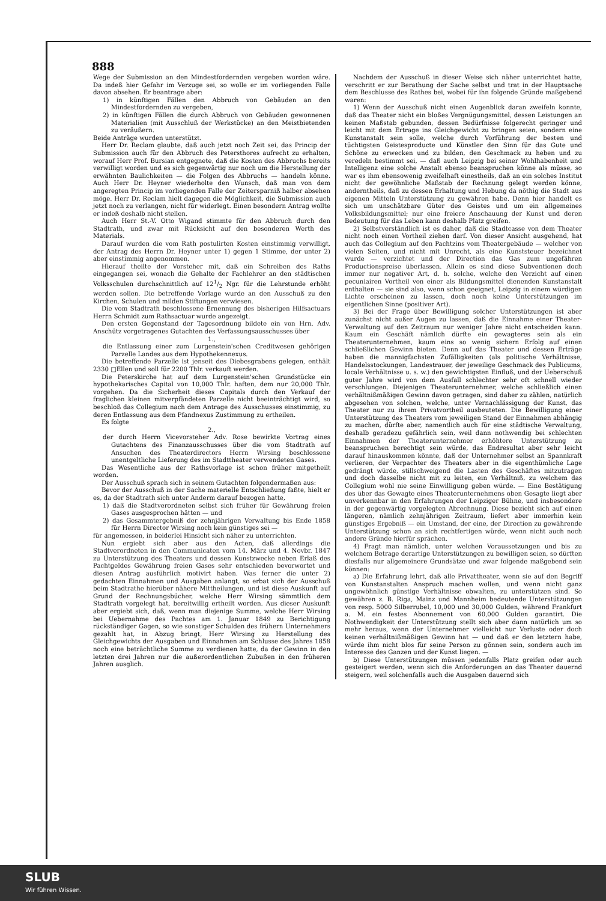888
Wege der Submission an den Mindestfordernden vergeben worden wäre. Da indeß hier Gefahr im Verzuge sei, so wolle er im vorliegenden Falle davon absehen. Er beantrage aber:
1) in künftigen Fällen den Abbruch von Gebäuden an den Mindestfordernden zu vergeben,
2) in künftigen Fällen die durch Abbruch von Gebäuden gewonnenen Materialien (mit Ausschluß der Werkstücke) an den Meistbietenden zu veräußern.
Beide Anträge wurden unterstützt.
Herr Dr. Reclam glaubte, daß auch jetzt noch Zeit sei, das Princip der Submission auch für den Abbruch des Petersthores aufrecht zu erhalten, worauf Herr Prof. Bursian entgegnete, daß die Kosten des Abbruchs bereits verwilligt worden und es sich gegenwärtig nur noch um die Herstellung der erwähnten Baulichkeiten — die Folgen des Abbruchs — handeln könne. Auch Herr Dr. Heyner wiederholte den Wunsch, daß man von dem angeregten Princip im vorliegenden Falle der Zeitersparniß halber absehen möge. Herr Dr. Reclam hielt dagegen die Möglichkeit, die Submission auch jetzt noch zu verlangen, nicht für widerlegt. Einen besondern Antrag wollte er indeß deshalb nicht stellen.
Auch Herr St.-V. Otto Wigand stimmte für den Abbruch durch den Stadtrath, und zwar mit Rücksicht auf den besonderen Werth des Materials.
Darauf wurden die vom Rath postulirten Kosten einstimmig verwilligt, der Antrag des Herrn Dr. Heyner unter 1) gegen 1 Stimme, der unter 2) aber einstimmig angenommen.
Hierauf theilte der Vorsteher mit, daß ein Schreiben des Raths eingegangen sei, wonach die Gehalte der Fachlehrer an den städtischen Volksschulen durchschnittlich auf 121/2 Ngr. für die Lehrstunde erhöht werden sollen. Die betreffende Vorlage wurde an den Ausschuß zu den Kirchen, Schulen und milden Stiftungen verwiesen.
Die vom Stadtrath beschlossene Ernennung des bisherigen Hilfsactuars Herrn Schmidt zum Rathsactuar wurde angezeigt.
Den ersten Gegenstand der Tagesordnung bildete ein von Hrn. Adv. Anschütz vorgetragenes Gutachten des Verfassungsausschusses über
1.,
die Entlassung einer zum Lurgenstein'schen Creditwesen gehörigen Parzelle Landes aus dem Hypothekennexus.
Die betreffende Parzelle ist jenseit des Diebesgrabens gelegen, enthält 2330 □Ellen und soll für 2200 Thlr. verkauft werden.
Die Peterskirche hat auf dem Lurgenstein'schen Grundstücke ein hypothekarisches Capital von 10,000 Thlr. haften, dem nur 20,000 Thlr. vorgehen. Da die Sicherheit dieses Capitals durch den Verkauf der fraglichen kleinen mitverpfändeten Parzelle nicht beeinträchtigt wird, so beschloß das Collegium nach dem Antrage des Ausschusses einstimmig, zu deren Entlassung aus dem Pfandnexus Zustimmung zu ertheilen.
Es folgte
2.,
der durch Herrn Vicevorsteher Adv. Rose bewirkte Vortrag eines Gutachtens des Finanzausschusses über die vom Stadtrath auf Ansuchen des Theaterdirectors Herrn Wirsing beschlossene unentgeltliche Lieferung des im Stadttheater verwendeten Gases.
Das Wesentliche aus der Rathsvorlage ist schon früher mitgetheilt worden.
Der Ausschuß sprach sich in seinem Gutachten folgendermaßen aus:
Bevor der Ausschuß in der Sache materielle Entschließung faßte, hielt er es, da der Stadtrath sich unter Anderm darauf bezogen hatte,
1) daß die Stadtverordneten selbst sich früher für Gewährung freien Gases ausgesprochen hätten — und
2) das Gesammtergebniß der zehnjährigen Verwaltung bis Ende 1858 für Herrn Director Wirsing noch kein günstiges sei —
für angemessen, in beiderlei Hinsicht sich näher zu unterrichten.
Nun ergiebt sich aber aus den Acten, daß allerdings die Stadtverordneten in den Communicaten vom 14. März und 4. Novbr. 1847 zu Unterstützung des Theaters und dessen Kunstzwecke neben Erlaß des Pachtgeldes Gewährung freien Gases sehr entschieden bevorwortet und diesen Antrag ausführlich motivirt haben. Was ferner die unter 2) gedachten Einnahmen und Ausgaben anlangt, so erbat sich der Ausschuß beim Stadtrathe hierüber nähere Mittheilungen, und ist diese Auskunft auf Grund der Rechnungsbücher, welche Herr Wirsing sämmtlich dem Stadtrath vorgelegt hat, bereitwillig ertheilt worden. Aus dieser Auskunft aber ergiebt sich, daß, wenn man diejenige Summe, welche Herr Wirsing bei Uebernahme des Pachtes am 1. Januar 1849 zu Berichtigung rückständiger Gagen, so wie sonstiger Schulden des frühern Unternehmers gezahlt hat, in Abzug bringt, Herr Wirsing zu Herstellung des Gleichgewichts der Ausgaben und Einnahmen am Schlusse des Jahres 1858 noch eine beträchtliche Summe zu verdienen hatte, da der Gewinn in den letzten drei Jahren nur die außerordentlichen Zubußen in den früheren Jahren ausglich.
Nachdem der Ausschuß in dieser Weise sich näher unterrichtet hatte, verschritt er zur Berathung der Sache selbst und trat in der Hauptsache dem Beschlusse des Rathes bei, wobei für ihn folgende Gründe maßgebend waren:
1) Wenn der Ausschuß nicht einen Augenblick daran zweifeln konnte, daß das Theater nicht ein bloßes Vergnügungsmittel, dessen Leistungen an keinen Maßstab gebunden, dessen Bedürfnisse folgerecht geringer und leicht mit dem Ertrage ins Gleichgewicht zu bringen seien, sondern eine Kunstanstalt sein solle, welche durch Vorführung der besten und tüchtigsten Geistesproducte und Künstler den Sinn für das Gute und Schöne zu erwecken und zu bilden, den Geschmack zu heben und zu veredeln bestimmt sei, — daß auch Leipzig bei seiner Wohlhabenheit und Intelligenz eine solche Anstalt ebenso beanspruchen könne als müsse, so war es ihm ebensowenig zweifelhaft einestheils, daß an ein solches Institut nicht der gewöhnliche Maßstab der Rechnung gelegt werden könne, anderntheils, daß zu dessen Erhaltung und Hebung da nöthig die Stadt aus eigenen Mitteln Unterstützung zu gewähren habe. Denn hier handelt es sich um unschätzbare Güter des Geistes und um ein allgemeines Volksbildungsmittel; nur eine freiere Anschauung der Kunst und deren Bedeutung für das Leben kann deshalb Platz greifen.
2) Selbstverständlich ist es daher, daß die Stadtcasse von dem Theater nicht noch einen Vortheil ziehen darf. Von dieser Ansicht ausgehend, hat auch das Collegium auf den Pachtzins vom Theatergebäude — welcher von vielen Seiten, und nicht mit Unrecht, als eine Kunststeuer bezeichnet wurde — verzichtet und der Direction das Gas zum ungefähren Productionspreise überlassen. Allein es sind diese Subventionen doch immer nur negativer Art, d. h. solche, welche den Verzicht auf einen pecuniairen Vortheil von einer als Bildungsmittel dienenden Kunstanstalt enthalten — sie sind also, wenn schon geeignet, Leipzig in einem würdigen Lichte erscheinen zu lassen, doch noch keine Unterstützungen im eigentlichen Sinne (positiver Art).
3) Bei der Frage über Bewilligung solcher Unterstützungen ist aber zunächst nicht außer Augen zu lassen, daß die Einnahme einer Theater-Verwaltung auf den Zeitraum nur weniger Jahre nicht entscheiden kann. Kaum ein Geschäft nämlich dürfte ein gewagteres sein als ein Theaterunternehmen, kaum eins so wenig sichern Erfolg auf einen schließlichen Gewinn bieten. Denn auf das Theater und dessen Erträge haben die mannigfachsten Zufälligkeiten (als politische Verhältnisse, Handelsstockungen, Landestrauer, der jeweilige Geschmack des Publicums, locale Verhältnisse u. s. w.) den gewichtigsten Einfluß, und der Ueberschuß guter Jahre wird von dem Ausfall schlechter sehr oft schnell wieder verschlungen. Diejenigen Theaterunternehmer, welche schließlich einen verhältnißmäßigen Gewinn davon getragen, sind daher zu zählen, natürlich abgesehen von solchen, welche, unter Vernachlässigung der Kunst, das Theater nur zu ihrem Privatvortheil ausbeuteten. Die Bewilligung einer Unterstützung des Theaters vom jeweiligen Stand der Einnahmen abhängig zu machen, dürfte aber, namentlich auch für eine städtische Verwaltung, deshalb geradezu gefährlich sein, weil dann nothwendig bei schlechten Einnahmen der Theaterunternehmer erhöhtere Unterstützung zu beanspruchen berechtigt sein würde, das Endresultat aber sehr leicht darauf hinauskommen könnte, daß der Unternehmer selbst an Spannkraft verlieren, der Verpachter des Theaters aber in die eigenthümliche Lage gedrängt würde, stillschweigend die Lasten des Geschäftes mitzutragen und doch dasselbe nicht mit zu leiten, ein Verhältniß, zu welchem das Collegium wohl nie seine Einwilligung geben würde. — Eine Bestätigung des über das Gewagte eines Theaterunternehmens oben Gesagte liegt aber unverkennbar in den Erfahrungen der Leipziger Bühne, und insbesondere in der gegenwärtig vorgelegten Abrechnung. Diese bezieht sich auf einen längeren, nämlich zehnjährigen Zeitraum, liefert aber immerhin kein günstiges Ergebniß — ein Umstand, der eine, der Direction zu gewährende Unterstützung schon an sich rechtfertigen würde, wenn nicht auch noch andere Gründe hierfür sprächen.
4) Fragt man nämlich, unter welchen Voraussetzungen und bis zu welchem Betrage derartige Unterstützungen zu bewilligen seien, so dürften diesfalls nur allgemeinere Grundsätze und zwar folgende maßgebend sein können:
a) Die Erfahrung lehrt, daß alle Privattheater, wenn sie auf den Begriff von Kunstanstalten Anspruch machen wollen, und wenn nicht ganz ungewöhnlich günstige Verhältnisse obwalten, zu unterstützen sind. So gewähren z. B. Riga, Mainz und Mannheim bedeutende Unterstützungen von resp. 5000 Silberrubel, 10,000 und 30,000 Gulden, während Frankfurt a. M. ein festes Abonnement von 60,000 Gulden garantirt. Die Nothwendigkeit der Unterstützung stellt sich aber dann natürlich um so mehr heraus, wenn der Unternehmer vielleicht nur Verluste oder doch keinen verhältnißmäßigen Gewinn hat — und daß er den letztern habe, würde ihm nicht blos für seine Person zu gönnen sein, sondern auch im Interesse des Ganzen und der Kunst liegen. —
b) Diese Unterstützungen müssen jedenfalls Platz greifen oder auch gesteigert werden, wenn sich die Anforderungen an das Theater dauernd steigern, weil solchenfalls auch die Ausgaben dauernd sich
SLUB
Wir führen Wissen.